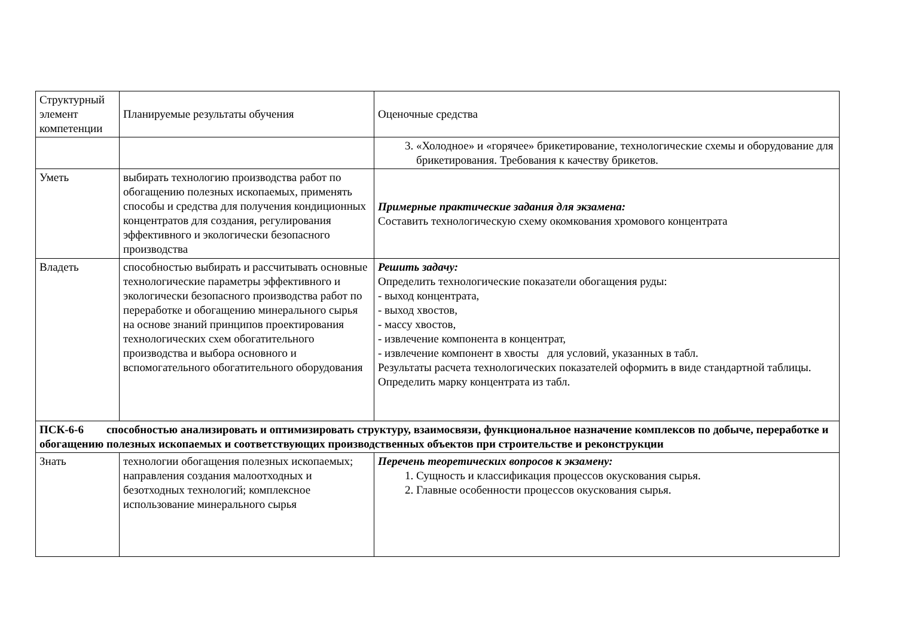| Структурный элемент компетенции | Планируемые результаты обучения | Оценочные средства |
| | | 3. «Холодное» и «горячее» брикетирование, технологические схемы и оборудование для брикетирования. Требования к качеству брикетов. |
| Уметь | выбирать технологию производства работ по обогащению полезных ископаемых, применять способы и средства для получения кондиционных концентратов для создания, регулирования эффективного и экологически безопасного производства | Примерные практические задания для экзамена: Составить технологическую схему окомкования хромового концентрата |
| Владеть | способностью выбирать и рассчитывать основные технологические параметры эффективного и экологически безопасного производства работ по переработке и обогащению минерального сырья на основе знаний принципов проектирования технологических схем обогатительного производства и выбора основного и вспомогательного обогатительного оборудования | Решить задачу: Определить технологические показатели обогащения руды: - выход концентрата, - выход хвостов, - массу хвостов, - извлечение компонента в концентрат, - извлечение компонент в хвосты для условий, указанных в табл. Результаты расчета технологических показателей оформить в виде стандартной таблицы. Определить марку концентрата из табл. |
| ПСК-6-6 способностью анализировать и оптимизировать структуру, взаимосвязи, функциональное назначение комплексов по добыче, переработке и обогащению полезных ископаемых и соответствующих производственных объектов при строительстве и реконструкции | | |
| Знать | технологии обогащения полезных ископаемых; направления создания малоотходных и безотходных технологий; комплексное использование минерального сырья | Перечень теоретических вопросов к экзамену: 1. Сущность и классификация процессов окускования сырья. 2. Главные особенности процессов окускования сырья. |